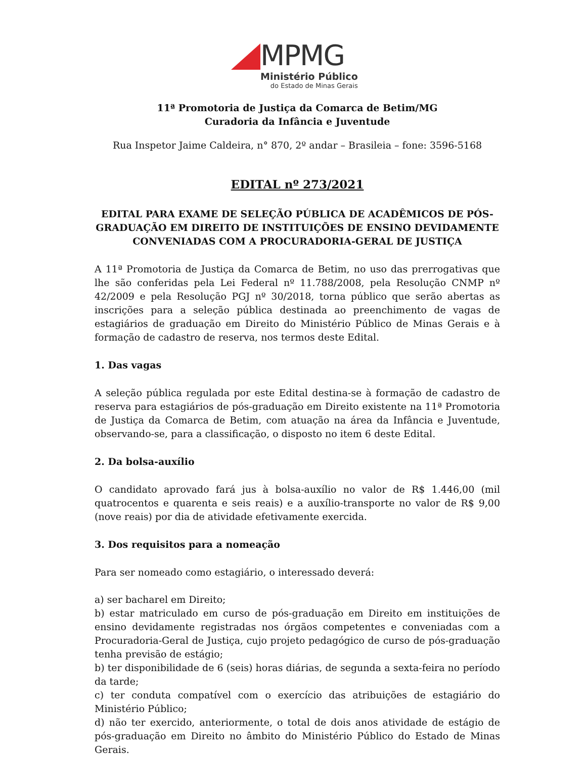MPMG
Ministério Público
do Estado de Minas Gerais
11ª Promotoria de Justiça da Comarca de Betim/MG
Curadoria da Infância e Juventude
Rua Inspetor Jaime Caldeira, n° 870, 2º andar – Brasileia – fone: 3596-5168
EDITAL nº 273/2021
EDITAL PARA EXAME DE SELEÇÃO PÚBLICA DE ACADÊMICOS DE PÓS-GRADUAÇÃO EM DIREITO DE INSTITUIÇÕES DE ENSINO DEVIDAMENTE CONVENIADAS COM A PROCURADORIA-GERAL DE JUSTIÇA
A 11ª Promotoria de Justiça da Comarca de Betim, no uso das prerrogativas que lhe são conferidas pela Lei Federal nº 11.788/2008, pela Resolução CNMP nº 42/2009 e pela Resolução PGJ nº 30/2018, torna público que serão abertas as inscrições para a seleção pública destinada ao preenchimento de vagas de estagiários de graduação em Direito do Ministério Público de Minas Gerais e à formação de cadastro de reserva, nos termos deste Edital.
1. Das vagas
A seleção pública regulada por este Edital destina-se à formação de cadastro de reserva para estagiários de pós-graduação em Direito existente na 11ª Promotoria de Justiça da Comarca de Betim, com atuação na área da Infância e Juventude, observando-se, para a classificação, o disposto no item 6 deste Edital.
2. Da bolsa-auxílio
O candidato aprovado fará jus à bolsa-auxílio no valor de R$ 1.446,00 (mil quatrocentos e quarenta e seis reais) e a auxílio-transporte no valor de R$ 9,00 (nove reais) por dia de atividade efetivamente exercida.
3. Dos requisitos para a nomeação
Para ser nomeado como estagiário, o interessado deverá:
a) ser bacharel em Direito;
b) estar matriculado em curso de pós-graduação em Direito em instituições de ensino devidamente registradas nos órgãos competentes e conveniadas com a Procuradoria-Geral de Justiça, cujo projeto pedagógico de curso de pós-graduação tenha previsão de estágio;
b) ter disponibilidade de 6 (seis) horas diárias, de segunda a sexta-feira no período da tarde;
c) ter conduta compatível com o exercício das atribuições de estagiário do Ministério Público;
d) não ter exercido, anteriormente, o total de dois anos atividade de estágio de pós-graduação em Direito no âmbito do Ministério Público do Estado de Minas Gerais.